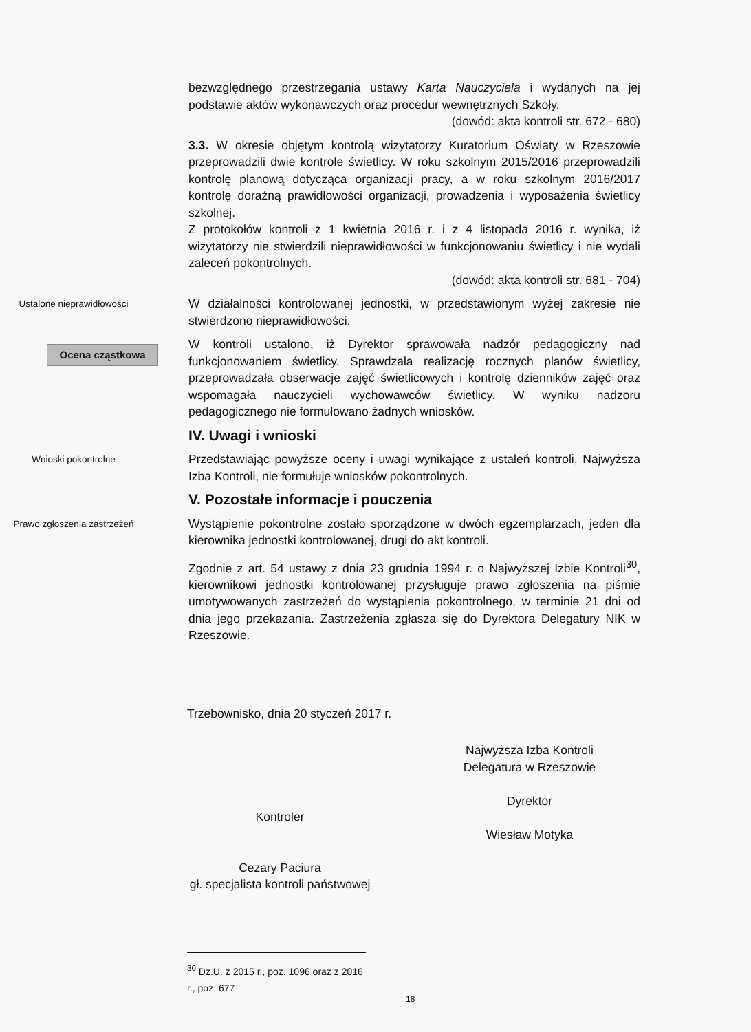bezwzględnego przestrzegania ustawy Karta Nauczyciela i wydanych na jej podstawie aktów wykonawczych oraz procedur wewnętrznych Szkoły.
(dowód: akta kontroli str. 672 - 680)
3.3. W okresie objętym kontrolą wizytatorzy Kuratorium Oświaty w Rzeszowie przeprowadzili dwie kontrole świetlicy. W roku szkolnym 2015/2016 przeprowadzili kontrolę planową dotycząca organizacji pracy, a w roku szkolnym 2016/2017 kontrolę doraźną prawidłowości organizacji, prowadzenia i wyposażenia świetlicy szkolnej.
Z protokołów kontroli z 1 kwietnia 2016 r. i z 4 listopada 2016 r. wynika, iż wizytatorzy nie stwierdzili nieprawidłowości w funkcjonowaniu świetlicy i nie wydali zaleceń pokontrolnych.
(dowód: akta kontroli str. 681 - 704)
Ustalone nieprawidłowości
W działalności kontrolowanej jednostki, w przedstawionym wyżej zakresie nie stwierdzono nieprawidłowości.
Ocena cząstkowa
W kontroli ustalono, iż Dyrektor sprawowała nadzór pedagogiczny nad funkcjonowaniem świetlicy. Sprawdzała realizację rocznych planów świetlicy, przeprowadzała obserwacje zajęć świetlicowych i kontrolę dzienników zajęć oraz wspomagała nauczycieli wychowawców świetlicy. W wyniku nadzoru pedagogicznego nie formułowano żadnych wniosków.
IV. Uwagi i wnioski
Wnioski pokontrolne
Przedstawiając powyższe oceny i uwagi wynikające z ustaleń kontroli, Najwyższa Izba Kontroli, nie formułuje wniosków pokontrolnych.
V. Pozostałe informacje i pouczenia
Prawo zgłoszenia zastrzeżeń
Wystąpienie pokontrolne zostało sporządzone w dwóch egzemplarzach, jeden dla kierownika jednostki kontrolowanej, drugi do akt kontroli.
Zgodnie z art. 54 ustawy z dnia 23 grudnia 1994 r. o Najwyższej Izbie Kontroli<sup>30</sup>, kierownikowi jednostki kontrolowanej przysługuje prawo zgłoszenia na piśmie umotywowanych zastrzeżeń do wystąpienia pokontrolnego, w terminie 21 dni od dnia jego przekazania. Zastrzeżenia zgłasza się do Dyrektora Delegatury NIK w Rzeszowie.
Trzebownisko, dnia 20 styczeń 2017 r.
Najwyższa Izba Kontroli
Delegatura w Rzeszowie
Dyrektor
Wiesław Motyka
Kontroler
Cezary Paciura
gł. specjalista kontroli państwowej
<sup>30</sup> Dz.U. z 2015 r., poz. 1096 oraz z 2016 r., poz. 677
18